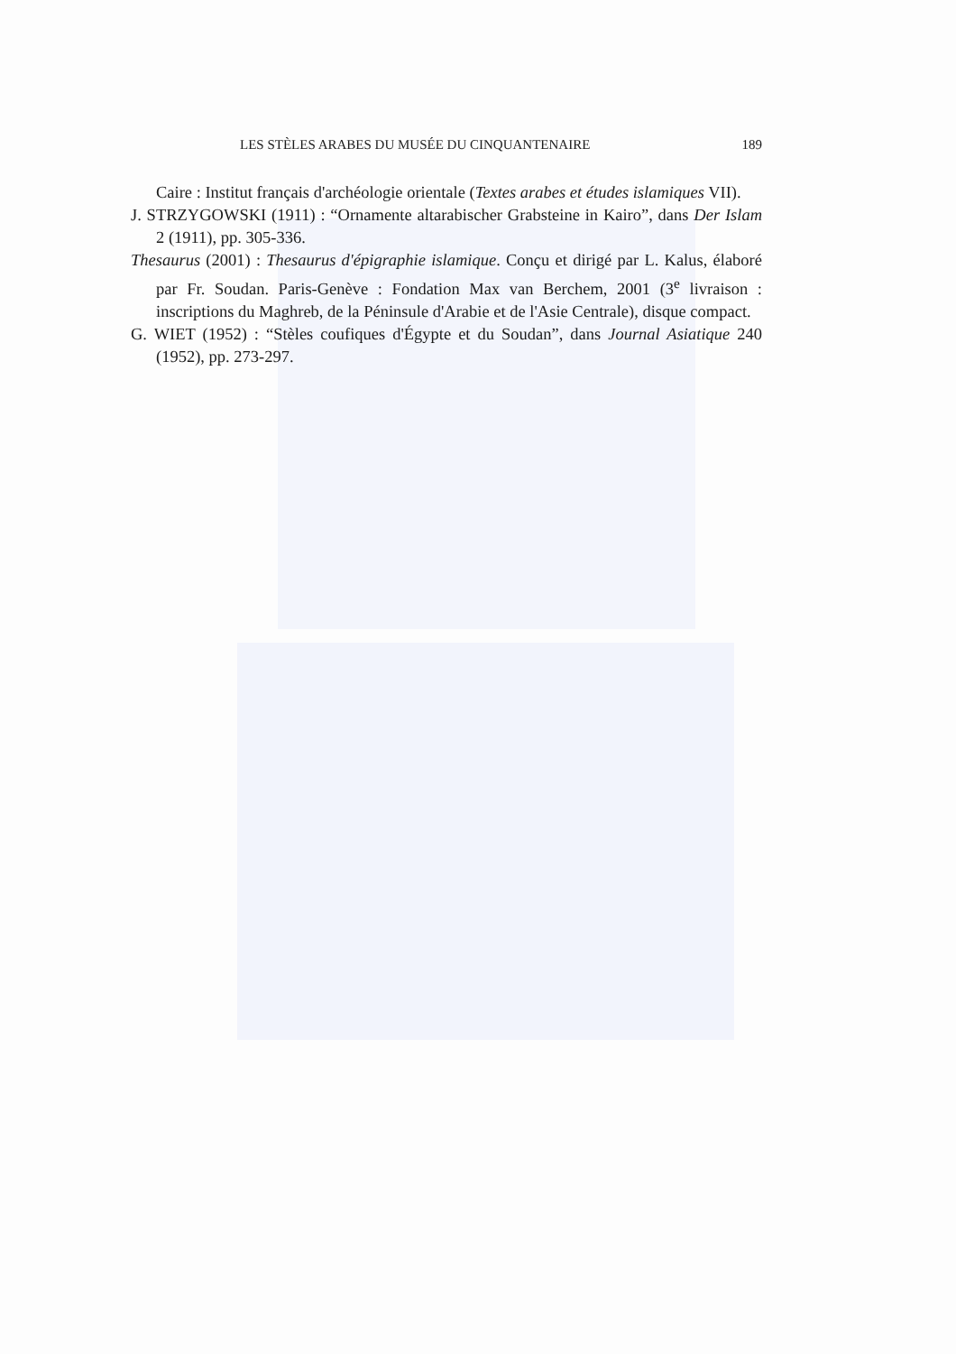LES STÈLES ARABES DU MUSÉE DU CINQUANTENAIRE 189
Caire : Institut français d'archéologie orientale (Textes arabes et études islamiques VII).
J. STRZYGOWSKI (1911) : “Ornamente altarabischer Grabsteine in Kairo”, dans Der Islam 2 (1911), pp. 305-336.
Thesaurus (2001) : Thesaurus d'épigraphie islamique. Conçu et dirigé par L. Kalus, élaboré par Fr. Soudan. Paris-Genève : Fondation Max van Berchem, 2001 (3<sup>e</sup> livraison : inscriptions du Maghreb, de la Péninsule d'Arabie et de l'Asie Centrale), disque compact.
G. WIET (1952) : “Stèles coufiques d'Égypte et du Soudan”, dans Journal Asiatique 240 (1952), pp. 273-297.